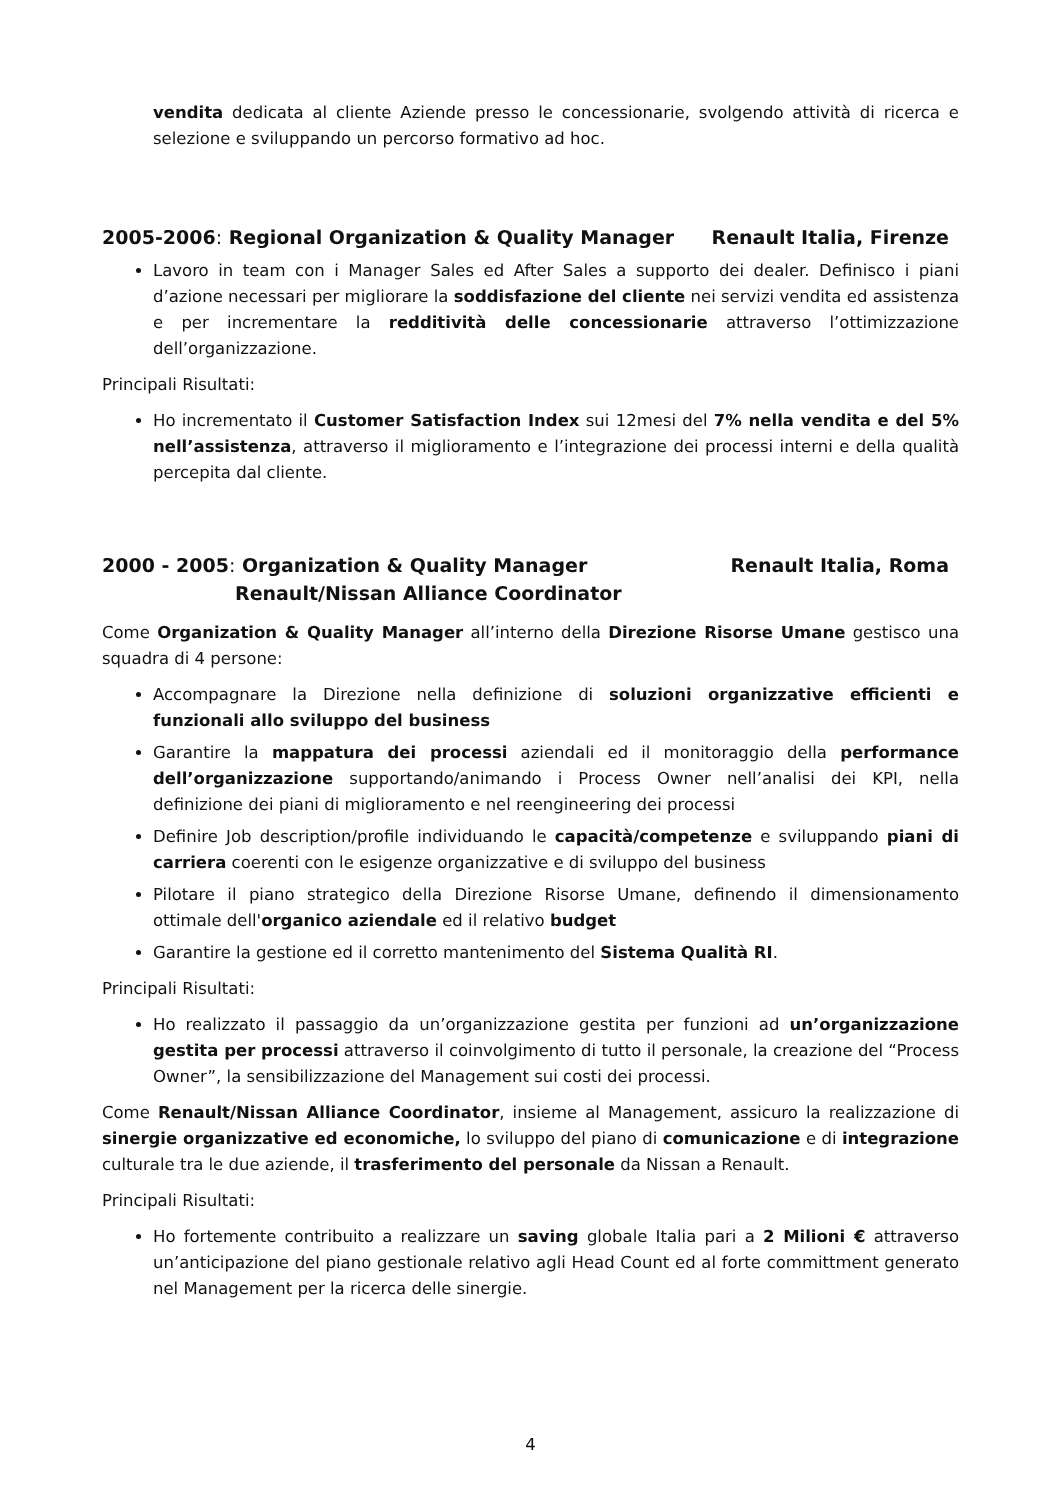vendita dedicata al cliente Aziende presso le concessionarie, svolgendo attività di ricerca e selezione e sviluppando un percorso formativo ad hoc.
2005-2006: Regional Organization & Quality Manager Renault Italia, Firenze
Lavoro in team con i Manager Sales ed After Sales a supporto dei dealer. Definisco i piani d’azione necessari per migliorare la soddisfazione del cliente nei servizi vendita ed assistenza e per incrementare la redditività delle concessionarie attraverso l’ottimizzazione dell’organizzazione.
Principali Risultati:
Ho incrementato il Customer Satisfaction Index sui 12mesi del 7% nella vendita e del 5% nell’assistenza, attraverso il miglioramento e l’integrazione dei processi interni e della qualità percepita dal cliente.
2000 - 2005: Organization & Quality Manager Renault Italia, Roma
Renault/Nissan Alliance Coordinator
Come Organization & Quality Manager all’interno della Direzione Risorse Umane gestisco una squadra di 4 persone:
Accompagnare la Direzione nella definizione di soluzioni organizzative efficienti e funzionali allo sviluppo del business
Garantire la mappatura dei processi aziendali ed il monitoraggio della performance dell’organizzazione supportando/animando i Process Owner nell’analisi dei KPI, nella definizione dei piani di miglioramento e nel reengineering dei processi
Definire Job description/profile individuando le capacità/competenze e sviluppando piani di carriera coerenti con le esigenze organizzative e di sviluppo del business
Pilotare il piano strategico della Direzione Risorse Umane, definendo il dimensionamento ottimale dell'organico aziendale ed il relativo budget
Garantire la gestione ed il corretto mantenimento del Sistema Qualità RI.
Principali Risultati:
Ho realizzato il passaggio da un’organizzazione gestita per funzioni ad un’organizzazione gestita per processi attraverso il coinvolgimento di tutto il personale, la creazione del “Process Owner”, la sensibilizzazione del Management sui costi dei processi.
Come Renault/Nissan Alliance Coordinator, insieme al Management, assicuro la realizzazione di sinergie organizzative ed economiche, lo sviluppo del piano di comunicazione e di integrazione culturale tra le due aziende, il trasferimento del personale da Nissan a Renault.
Principali Risultati:
Ho fortemente contribuito a realizzare un saving globale Italia pari a 2 Milioni € attraverso un’anticipazione del piano gestionale relativo agli Head Count ed al forte committment generato nel Management per la ricerca delle sinergie.
4